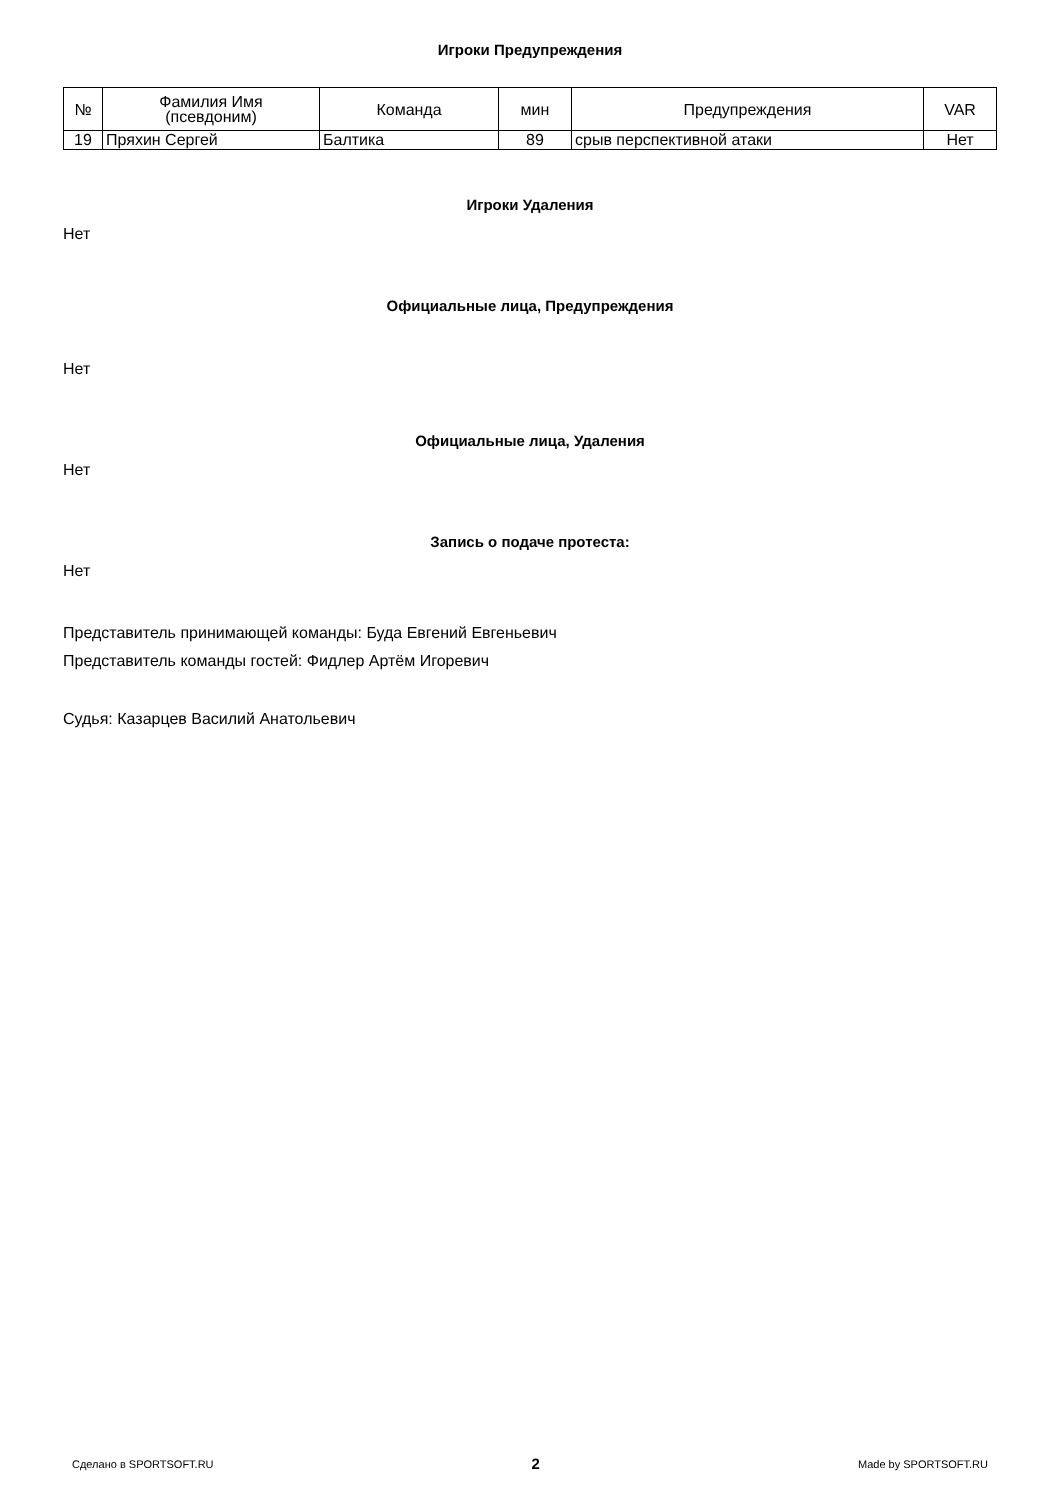Игроки Предупреждения
| № | Фамилия Имя (псевдоним) | Команда | мин | Предупреждения | VAR |
| --- | --- | --- | --- | --- | --- |
| 19 | Пряхин Сергей | Балтика | 89 | срыв перспективной атаки | Нет |
Игроки Удаления
Нет
Официальные лица, Предупреждения
Нет
Официальные лица, Удаления
Нет
Запись о подаче протеста:
Нет
Представитель принимающей команды: Буда Евгений Евгеньевич
Представитель команды гостей: Фидлер Артём Игоревич
Судья: Казарцев Василий Анатольевич
Сделано в SPORTSOFT.RU 2 Made by SPORTSOFT.RU